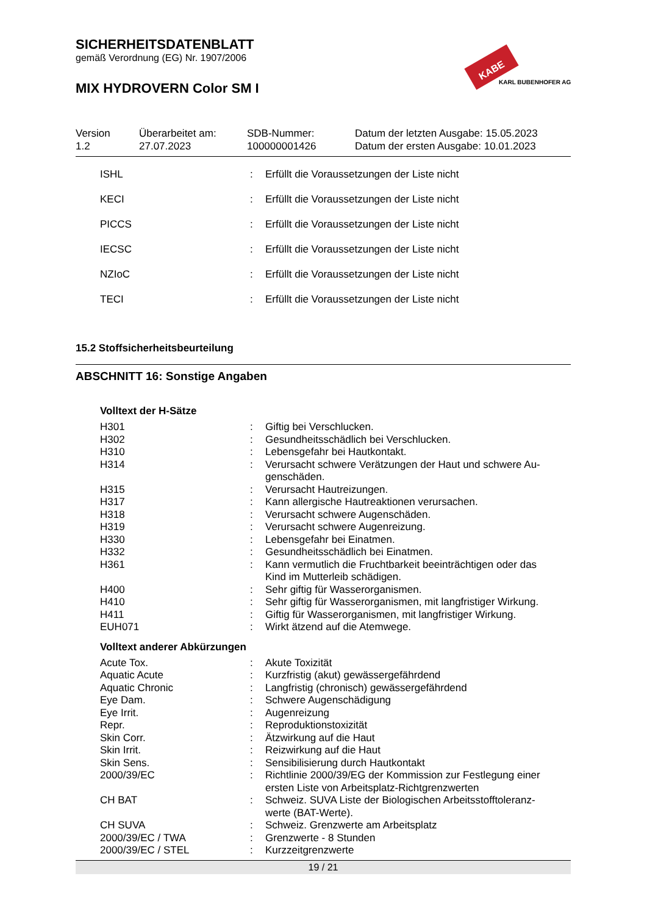SICHERHEITSDATENBLATT
gemäß Verordnung (EG) Nr. 1907/2006
MIX HYDROVERN Color SM I
KABE
KARL BUBENHOFER AG
Version
1.2
Überarbeitet am:
27.07.2023
SDB-Nummer:
100000001426
Datum der letzten Ausgabe: 15.05.2023
Datum der ersten Ausgabe: 10.01.2023
| ISHL | : | Erfüllt die Voraussetzungen der Liste nicht |
| KECI | : | Erfüllt die Voraussetzungen der Liste nicht |
| PICCS | : | Erfüllt die Voraussetzungen der Liste nicht |
| IECSC | : | Erfüllt die Voraussetzungen der Liste nicht |
| NZIoC | : | Erfüllt die Voraussetzungen der Liste nicht |
| TECI | : | Erfüllt die Voraussetzungen der Liste nicht |
15.2 Stoffsicherheitsbeurteilung
ABSCHNITT 16: Sonstige Angaben
Volltext der H-Sätze
| H301 | : | Giftig bei Verschlucken. |
| H302 | : | Gesundheitsschädlich bei Verschlucken. |
| H310 | : | Lebensgefahr bei Hautkontakt. |
| H314 | : | Verursacht schwere Verätzungen der Haut und schwere Au- genschäden. |
| H315 | : | Verursacht Hautreizungen. |
| H317 | : | Kann allergische Hautreaktionen verursachen. |
| H318 | : | Verursacht schwere Augenschäden. |
| H319 | : | Verursacht schwere Augenreizung. |
| H330 | : | Lebensgefahr bei Einatmen. |
| H332 | : | Gesundheitsschädlich bei Einatmen. |
| H361 | : | Kann vermutlich die Fruchtbarkeit beeinträchtigen oder das Kind im Mutterleib schädigen. |
| H400 | : | Sehr giftig für Wasserorganismen. |
| H410 | : | Sehr giftig für Wasserorganismen, mit langfristiger Wirkung. |
| H411 | : | Giftig für Wasserorganismen, mit langfristiger Wirkung. |
| EUH071 | : | Wirkt ätzend auf die Atemwege. |
Volltext anderer Abkürzungen
| Acute Tox. | : | Akute Toxizität |
| Aquatic Acute | : | Kurzfristig (akut) gewässergefährdend |
| Aquatic Chronic | : | Langfristig (chronisch) gewässergefährdend |
| Eye Dam. | : | Schwere Augenschädigung |
| Eye Irrit. | : | Augenreizung |
| Repr. | : | Reproduktionstoxizität |
| Skin Corr. | : | Ätzwirkung auf die Haut |
| Skin Irrit. | : | Reizwirkung auf die Haut |
| Skin Sens. | : | Sensibilisierung durch Hautkontakt |
| 2000/39/EC | : | Richtlinie 2000/39/EG der Kommission zur Festlegung einer ersten Liste von Arbeitsplatz-Richtgrenzwerten |
| CH BAT | : | Schweiz. SUVA Liste der Biologischen Arbeitsstofftoleranz- werte (BAT-Werte). |
| CH SUVA | : | Schweiz. Grenzwerte am Arbeitsplatz |
| 2000/39/EC / TWA | : | Grenzwerte - 8 Stunden |
| 2000/39/EC / STEL | : | Kurzzeitgrenzwerte |
19 / 21